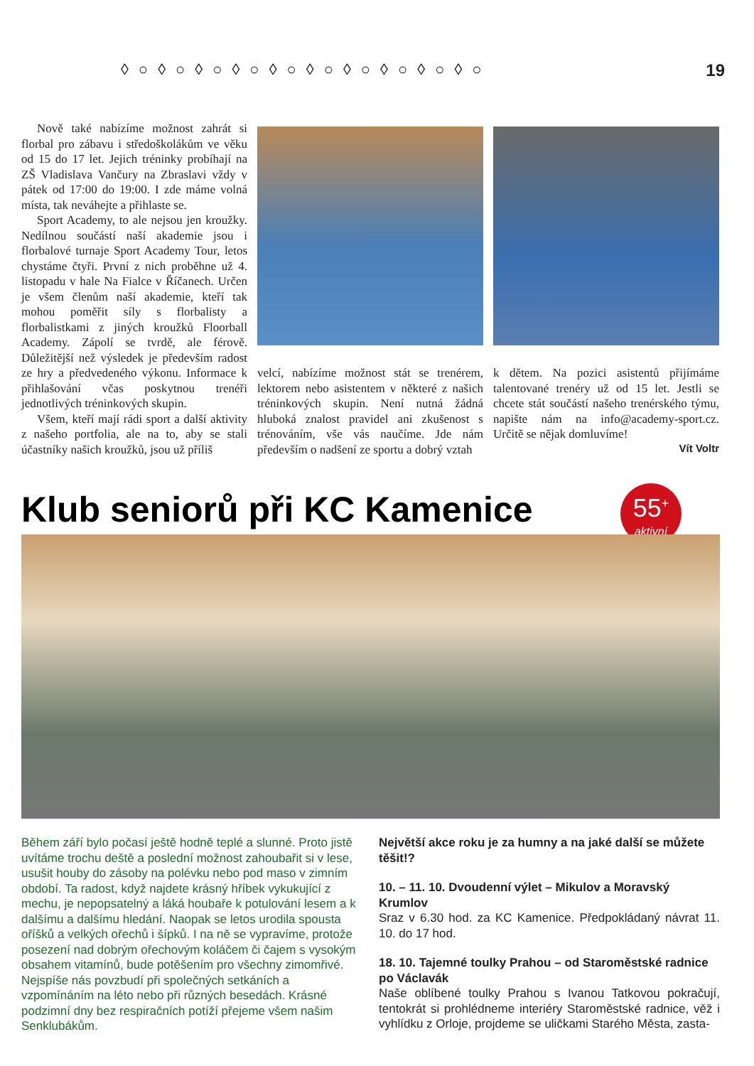◊○◊○◊○◊○◊○◊○◊○◊○◊○◊○ 19
Nově také nabízíme možnost zahrát si florbal pro zábavu i středoškolákům ve věku od 15 do 17 let. Jejich tréninky probíhají na ZŠ Vladislava Vančury na Zbraslavi vždy v pátek od 17:00 do 19:00. I zde máme volná místa, tak neváhejte a přihlaste se.
Sport Academy, to ale nejsou jen kroužky. Nedílnou součástí naší akademie jsou i florbalové turnaje Sport Academy Tour, letos chystáme čtyři. První z nich proběhne už 4. listopadu v hale Na Fialce v Říčanech. Určen je všem členům naší akademie, kteří tak mohou poměřit síly s florbalisty a florbalistkami z jiných kroužků Floorball Academy. Zápolí se tvrdě, ale férově. Důležitější než výsledek je především radost ze hry a předvedeného výkonu. Informace k přihlašování včas poskytnou trenéři jednotlivých tréninkových skupin.
Všem, kteří mají rádi sport a další aktivity z našeho portfolia, ale na to, aby se stali účastníky našich kroužků, jsou už příliš
velcí, nabízíme možnost stát se trenérem, lektorem nebo asistentem v některé z našich tréninkových skupin. Není nutná žádná hluboká znalost pravidel ani zkušenost s trénováním, vše vás naučíme. Jde nám především o nadšení ze sportu a dobrý vztah
k dětem. Na pozici asistentů přijímáme talentované trenéry už od 15 let. Jestli se chcete stát součástí našeho trenérského týmu, napište nám na info@academy-sport.cz. Určitě se nějak domluvíme!
Vít Voltr
Klub seniorů při KC Kamenice
55<sup>+</sup>
aktivní
Během září bylo počasí ještě hodně teplé a slunné. Proto jistě uvítáme trochu deště a poslední možnost zahoubařit si v lese, usušit houby do zásoby na polévku nebo pod maso v zimním období. Ta radost, když najdete krásný hříbek vykukující z mechu, je nepopsatelný a láká houbaře k potulování lesem a k dalšímu a dalšímu hledání. Naopak se letos urodila spousta oříšků a velkých ořechů i šípků. I na ně se vypravíme, protože posezení nad dobrým ořechovým koláčem či čajem s vysokým obsahem vitamínů, bude potěšením pro všechny zimomřivé. Nejspíše nás povzbudí při společných setkáních a vzpomínáním na léto nebo při různých besedách. Krásné podzimní dny bez respiračních potíží přejeme všem našim Senklubákům.
Největší akce roku je za humny a na jaké další se můžete těšit!?
10. – 11. 10. Dvoudenní výlet – Mikulov a Moravský Krumlov
Sraz v 6.30 hod. za KC Kamenice. Předpokládaný návrat 11. 10. do 17 hod.
18. 10. Tajemné toulky Prahou – od Staroměstské radnice po Václavák
Naše oblíbené toulky Prahou s Ivanou Tatkovou pokračují, tentokrát si prohlédneme interiéry Staroměstské radnice, věž i vyhlídku z Orloje, projdeme se uličkami Starého Města, zasta-